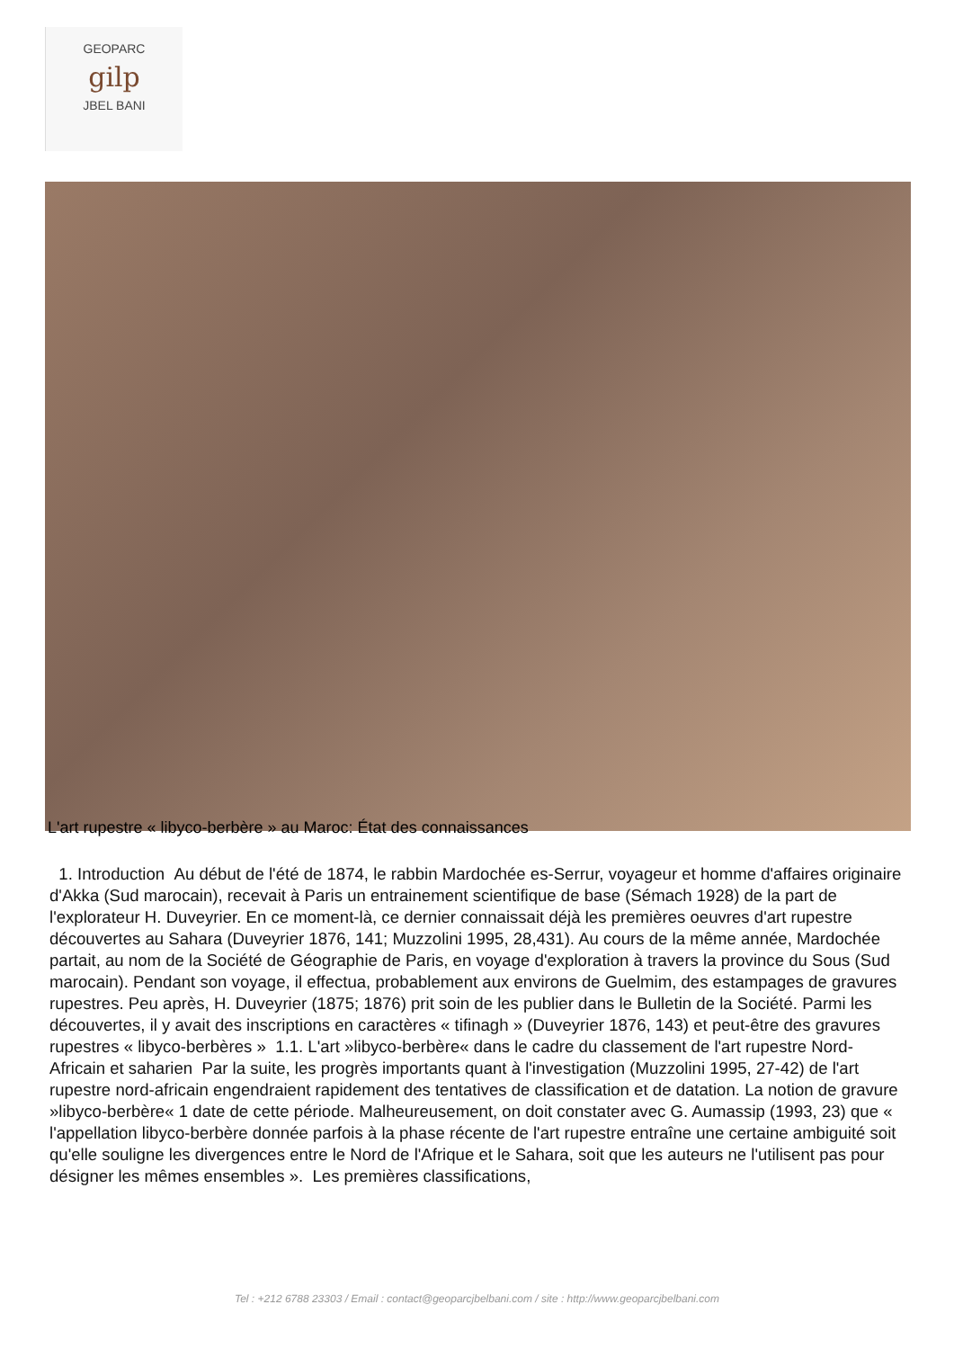GEOPARC
gilp
JBEL BANI
L'art rupestre « libyco-berbère » au Maroc: État des connaissances
1. Introduction Au début de l'été de 1874, le rabbin Mardochée es-Serrur, voyageur et homme d'affaires originaire d'Akka (Sud marocain), recevait à Paris un entrainement scientifique de base (Sémach 1928) de la part de l'explorateur H. Duveyrier. En ce moment-là, ce dernier connaissait déjà les premières oeuvres d'art rupestre découvertes au Sahara (Duveyrier 1876, 141; Muzzolini 1995, 28,431). Au cours de la même année, Mardochée partait, au nom de la Société de Géographie de Paris, en voyage d'exploration à travers la province du Sous (Sud marocain). Pendant son voyage, il effectua, probablement aux environs de Guelmim, des estampages de gravures rupestres. Peu après, H. Duveyrier (1875; 1876) prit soin de les publier dans le Bulletin de la Société. Parmi les découvertes, il y avait des inscriptions en caractères « tifinagh » (Duveyrier 1876, 143) et peut-être des gravures rupestres « libyco-berbères » 1.1. L'art »libyco-berbère« dans le cadre du classement de l'art rupestre Nord-Africain et saharien Par la suite, les progrès importants quant à l'investigation (Muzzolini 1995, 27-42) de l'art rupestre nord-africain engendraient rapidement des tentatives de classification et de datation. La notion de gravure »libyco-berbère« 1 date de cette période. Malheureusement, on doit constater avec G. Aumassip (1993, 23) que « l'appellation libyco-berbère donnée parfois à la phase récente de l'art rupestre entraîne une certaine ambiguité soit qu'elle souligne les divergences entre le Nord de l'Afrique et le Sahara, soit que les auteurs ne l'utilisent pas pour désigner les mêmes ensembles ». Les premières classifications,
Tel : +212 6788 23303 / Email : contact@geoparcjbelbani.com / site : http://www.geoparcjbelbani.com